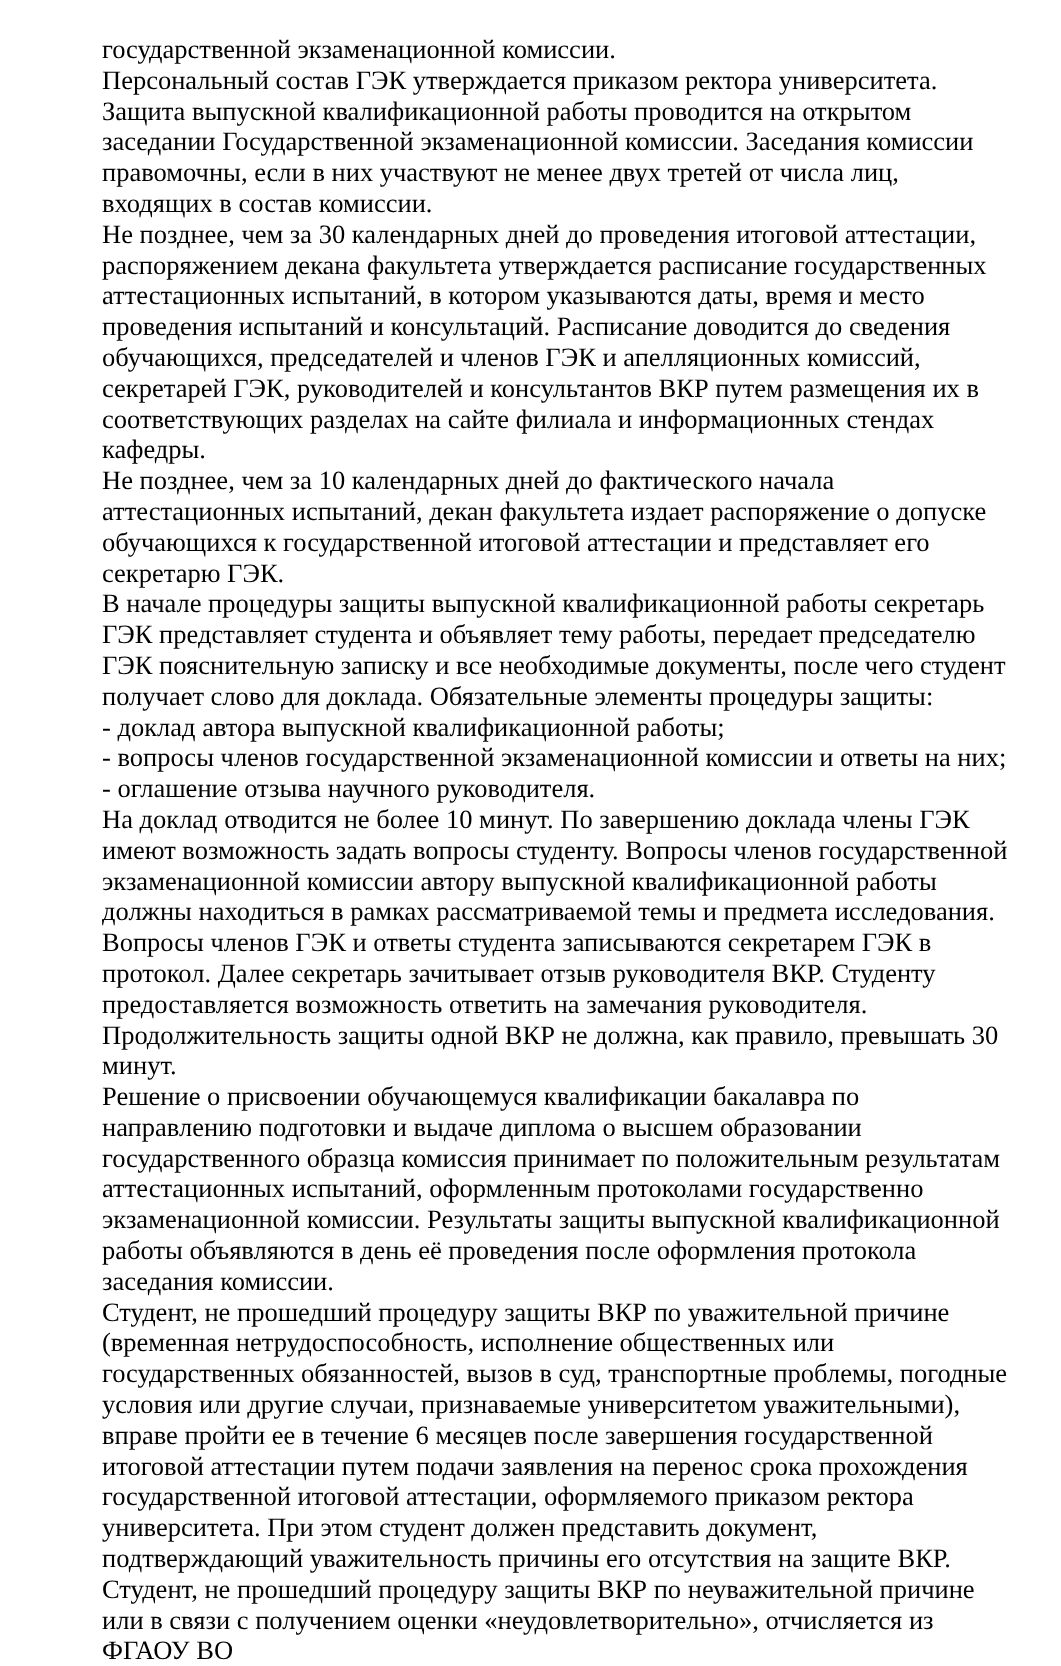государственной экзаменационной комиссии.
Персональный состав ГЭК утверждается приказом ректора университета.
Защита выпускной квалификационной работы проводится на открытом заседании Государственной экзаменационной комиссии. Заседания комиссии правомочны, если в них участвуют не менее двух третей от числа лиц, входящих в состав комиссии.
Не позднее, чем за 30 календарных дней до проведения итоговой аттестации, распоряжением декана факультета утверждается расписание государственных аттестационных испытаний, в котором указываются даты, время и место проведения испытаний и консультаций. Расписание доводится до сведения обучающихся, председателей и членов ГЭК и апелляционных комиссий, секретарей ГЭК, руководителей и консультантов ВКР путем размещения их в соответствующих разделах на сайте филиала и информационных стендах кафедры.
Не позднее, чем за 10 календарных дней до фактического начала аттестационных испытаний, декан факультета издает распоряжение о допуске обучающихся к государственной итоговой аттестации и представляет его секретарю ГЭК.
В начале процедуры защиты выпускной квалификационной работы секретарь ГЭК представляет студента и объявляет тему работы, передает председателю ГЭК пояснительную записку и все необходимые документы, после чего студент получает слово для доклада. Обязательные элементы процедуры защиты:
- доклад автора выпускной квалификационной работы;
- вопросы членов государственной экзаменационной комиссии и ответы на них;
- оглашение отзыва научного руководителя.
На доклад отводится не более 10 минут. По завершению доклада члены ГЭК имеют возможность задать вопросы студенту. Вопросы членов государственной экзаменационной комиссии автору выпускной квалификационной работы должны находиться в рамках рассматриваемой темы и предмета исследования. Вопросы членов ГЭК и ответы студента записываются секретарем ГЭК в протокол. Далее секретарь зачитывает отзыв руководителя ВКР. Студенту предоставляется возможность ответить на замечания руководителя.
Продолжительность защиты одной ВКР не должна, как правило, превышать 30 минут.
Решение о присвоении обучающемуся квалификации бакалавра по направлению подготовки и выдаче диплома о высшем образовании государственного образца комиссия принимает по положительным результатам аттестационных испытаний, оформленным протоколами государственно экзаменационной комиссии. Результаты защиты выпускной квалификационной работы объявляются в день её проведения после оформления протокола заседания комиссии.
Студент, не прошедший процедуру защиты ВКР по уважительной причине (временная нетрудоспособность, исполнение общественных или государственных обязанностей, вызов в суд, транспортные проблемы, погодные условия или другие случаи, признаваемые университетом уважительными), вправе пройти ее в течение 6 месяцев после завершения государственной итоговой аттестации путем подачи заявления на перенос срока прохождения государственной итоговой аттестации, оформляемого приказом ректора университета. При этом студент должен представить документ, подтверждающий уважительность причины его отсутствия на защите ВКР.
Студент, не прошедший процедуру защиты ВКР по неуважительной причине или в связи с получением оценки «неудовлетворительно», отчисляется из ФГАОУ ВО